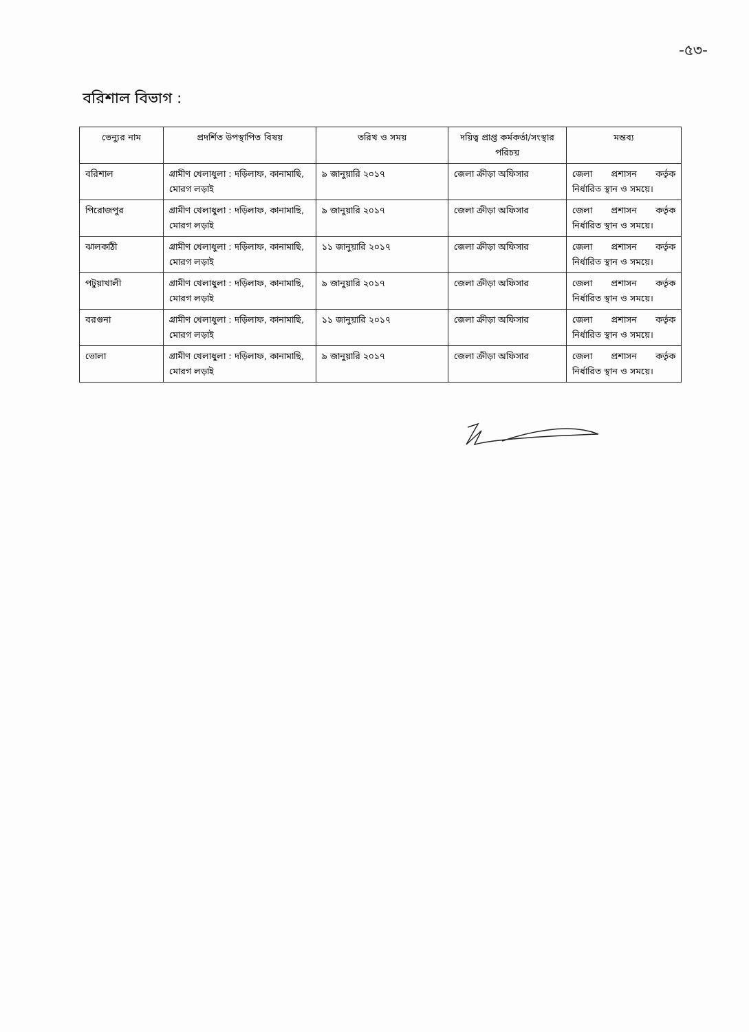-৫৩-
বরিশাল বিভাগ :
| ভেন্যুর নাম | প্রদর্শিত উপস্থাপিত বিষয় | তরিখ ও সময় | দয়িত্ব প্রাপ্ত কর্মকর্তা/সংস্থার পরিচয় | মন্তব্য |
| --- | --- | --- | --- | --- |
| বরিশাল | গ্রামীণ খেলাধুলা : দড়িলাফ, কানামাছি, মোরগ লড়াই | ৯ জানুয়ারি ২০১৭ | জেলা ক্রীড়া অফিসার | জেলা প্রশাসন কর্তৃক নির্ধারিত স্থান ও সময়ে। |
| পিরোজপুর | গ্রামীণ খেলাধুলা : দড়িলাফ, কানামাছি, মোরগ লড়াই | ৯ জানুয়ারি ২০১৭ | জেলা ক্রীড়া অফিসার | জেলা প্রশাসন কর্তৃক নির্ধারিত স্থান ও সময়ে। |
| ঝালকাঠী | গ্রামীণ খেলাধুলা : দড়িলাফ, কানামাছি, মোরগ লড়াই | ১১ জানুয়ারি ২০১৭ | জেলা ক্রীড়া অফিসার | জেলা প্রশাসন কর্তৃক নির্ধারিত স্থান ও সময়ে। |
| পটুয়াখালী | গ্রামীণ খেলাধুলা : দড়িলাফ, কানামাছি, মোরগ লড়াই | ৯ জানুয়ারি ২০১৭ | জেলা ক্রীড়া অফিসার | জেলা প্রশাসন কর্তৃক নির্ধারিত স্থান ও সময়ে। |
| বরগুনা | গ্রামীণ খেলাধুলা : দড়িলাফ, কানামাছি, মোরগ লড়াই | ১১ জানুয়ারি ২০১৭ | জেলা ক্রীড়া অফিসার | জেলা প্রশাসন কর্তৃক নির্ধারিত স্থান ও সময়ে। |
| ভোলা | গ্রামীণ খেলাধুলা : দড়িলাফ, কানামাছি, মোরগ লড়াই | ৯ জানুয়ারি ২০১৭ | জেলা ক্রীড়া অফিসার | জেলা প্রশাসন কর্তৃক নির্ধারিত স্থান ও সময়ে। |